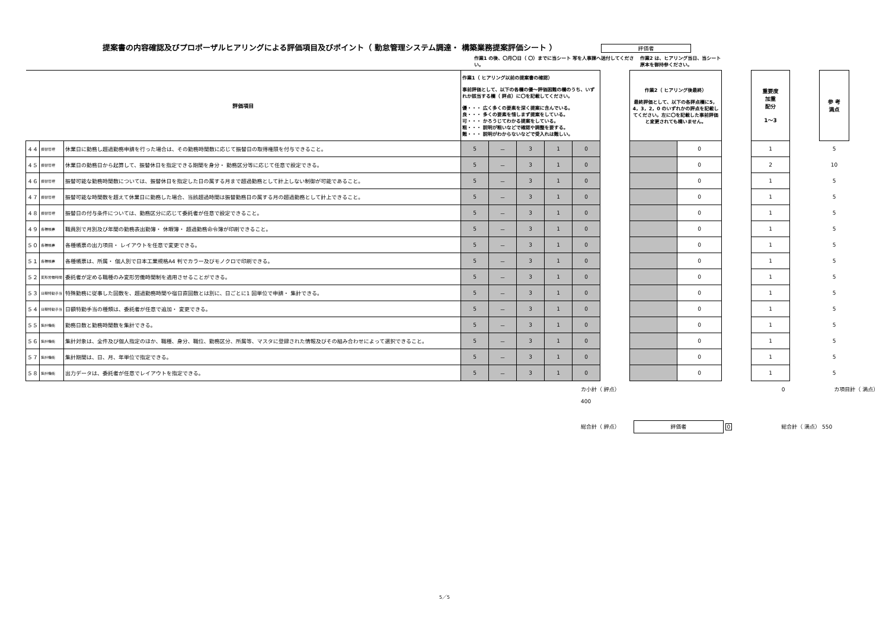提案書の内容確認及びプロポーザルヒアリングによる評価項目及びポイント（ 勤怠管理システム調達・ 構築業務提案評価シート ） 評価者
作業1 の後、〇月〇日（ 〇）までに当シート 写を人事課へ送付してください。
作業2 は、ヒアリング当日、当シート 原本を御持参ください。
| 評価項目 | | | 作業1（ ヒアリング以前の提案書の確認） 事前評価として、以下の各欄の優～評価困難の欄のうち、いずれか該当する欄（ 評点）に〇を記載してください。 優・・・ 広く多くの要素を深く提案に含んでいる。 良・・・ 多くの要素を惜しまず提案をしている。 可・・・ かろうじてわかる提案をしている。 粗・・・ 説明が粗いなどで確認や調整を要する。 難・・・ 説明がわからないなどで受入れは難しい。 | | | | | | 作業2（ ヒアリング後最終） 最終評価として、以下の各評点欄に5，4，3，2，0 のいずれかの評点を記載してください。左に〇を記載した事前評価と変更されても構いません。 | | | 重要度 加重 配分 1～3 | | 参 考 満点 |
| --- | --- | --- | --- | --- | --- | --- | --- | --- | --- | --- | --- | --- | --- | --- |
| ４４ | 振替管理 | 休業日に勤務し超過勤務申請を行った場合は、その勤務時間数に応じて振替日の取得権限を付与できること。 | 5 | － | 3 | 1 | 0 | | | 0 | | 1 | | 5 |
| ４５ | 振替管理 | 休業日の勤務日から起算して、振替休日を指定できる期間を身分・ 勤務区分等に応じて任意で設定できる。 | 5 | － | 3 | 1 | 0 | | | 0 | | 2 | | 10 |
| ４６ | 振替管理 | 振替可能な勤務時間数については、振替休日を指定した日の属する月まで超過勤務として計上しない制御が可能であること。 | 5 | － | 3 | 1 | 0 | | | 0 | | 1 | | 5 |
| ４７ | 振替管理 | 振替可能な時間数を超えて休業日に勤務した場合、当該超過時間は振替勤務日の属する月の超過勤務として計上できること。 | 5 | － | 3 | 1 | 0 | | | 0 | | 1 | | 5 |
| ４８ | 振替管理 | 振替日の付与条件については、勤務区分に応じて委託者が任意で設定できること。 | 5 | － | 3 | 1 | 0 | | | 0 | | 1 | | 5 |
| ４９ | 各種帳票 | 職員別で月別及び年間の勤務表出勤簿・ 休暇簿・ 超過勤務命令簿が印刷できること。 | 5 | － | 3 | 1 | 0 | | | 0 | | 1 | | 5 |
| ５０ | 各種帳票 | 各種帳票の出力項目・ レイアウトを任意で変更できる。 | 5 | － | 3 | 1 | 0 | | | 0 | | 1 | | 5 |
| ５１ | 各種帳票 | 各種帳票は、所属・ 個人別で日本工業規格A4 判でカラー及びモノクロで印刷できる。 | 5 | － | 3 | 1 | 0 | | | 0 | | 1 | | 5 |
| ５２ | 変形労働時間 | 委託者が定める職種のみ変形労働時間制を適用させることができる。 | 5 | － | 3 | 1 | 0 | | | 0 | | 1 | | 5 |
| ５３ | 日額特勤手当 | 特殊勤務に従事した回数を、超過勤務時間や宿日直回数とは別に、日ごとに1 回単位で申請・ 集計できる。 | 5 | － | 3 | 1 | 0 | | | 0 | | 1 | | 5 |
| ５４ | 日額特勤手当 | 日額特勤手当の種類は、委託者が任意で追加・ 変更できる。 | 5 | － | 3 | 1 | 0 | | | 0 | | 1 | | 5 |
| ５５ | 集計機能 | 勤務日数と勤務時間数を集計できる。 | 5 | － | 3 | 1 | 0 | | | 0 | | 1 | | 5 |
| ５６ | 集計機能 | 集計対象は、全件及び個人指定のほか、職種、身分、職位、勤務区分、所属等、マスタに登録された情報及びその組み合わせによって選択できること。 | 5 | － | 3 | 1 | 0 | | | 0 | | 1 | | 5 |
| ５７ | 集計機能 | 集計期間は、日、月、年単位で指定できる。 | 5 | － | 3 | 1 | 0 | | | 0 | | 1 | | 5 |
| ５８ | 集計機能 | 出力データは、委託者が任意でレイアウトを指定できる。 | 5 | － | 3 | 1 | 0 | | | 0 | | 1 | | 5 |
カ小計（ 評点） 0 カ項目計（ 満点） 400
総合計（ 評点） 評価者 0 総合計（ 満点） 550
5／5